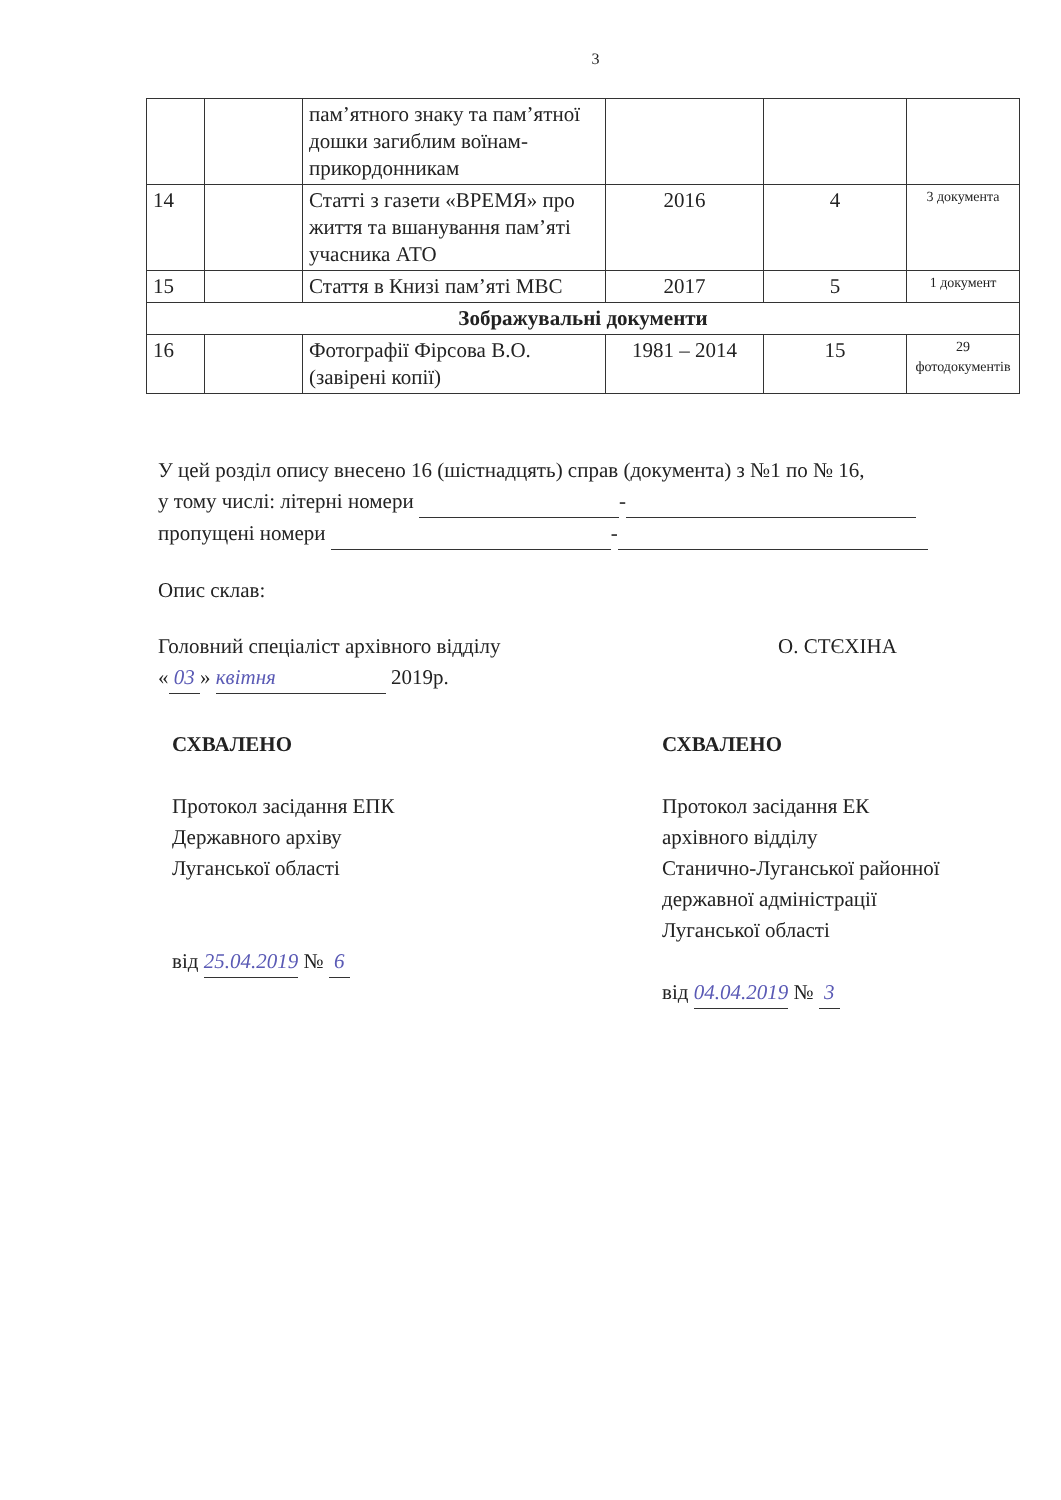3
| | | пам’ятного знаку та пам’ятної дошки загиблим воїнам-прикордонникам | | | |
| 14 | | Статті з газети «ВРЕМЯ» про життя та вшанування пам’яті учасника АТО | 2016 | 4 | 3 документа |
| 15 | | Стаття в Книзі пам’яті МВС | 2017 | 5 | 1 документ |
| Зображувальні документи | | | | | |
| 16 | | Фотографії Фірсова В.О. (завірені копії) | 1981 – 2014 | 15 | 29 фотодокументів |
У цей розділ опису внесено 16 (шістнадцять) справ (документа) з №1 по № 16,
у тому числі: літерні номери -
пропущені номери -
Опис склав:
Головний спеціаліст архівного відділу О. СТЄХІНА
« 03 » квітня 2019р.
СХВАЛЕНО
Протокол засідання ЕПК
Державного архіву
Луганської області
від 25.04.2019 № 6
СХВАЛЕНО
Протокол засідання ЕК
архівного відділу
Станично-Луганської районної
державної адміністрації
Луганської області
від 04.04.2019 № 3